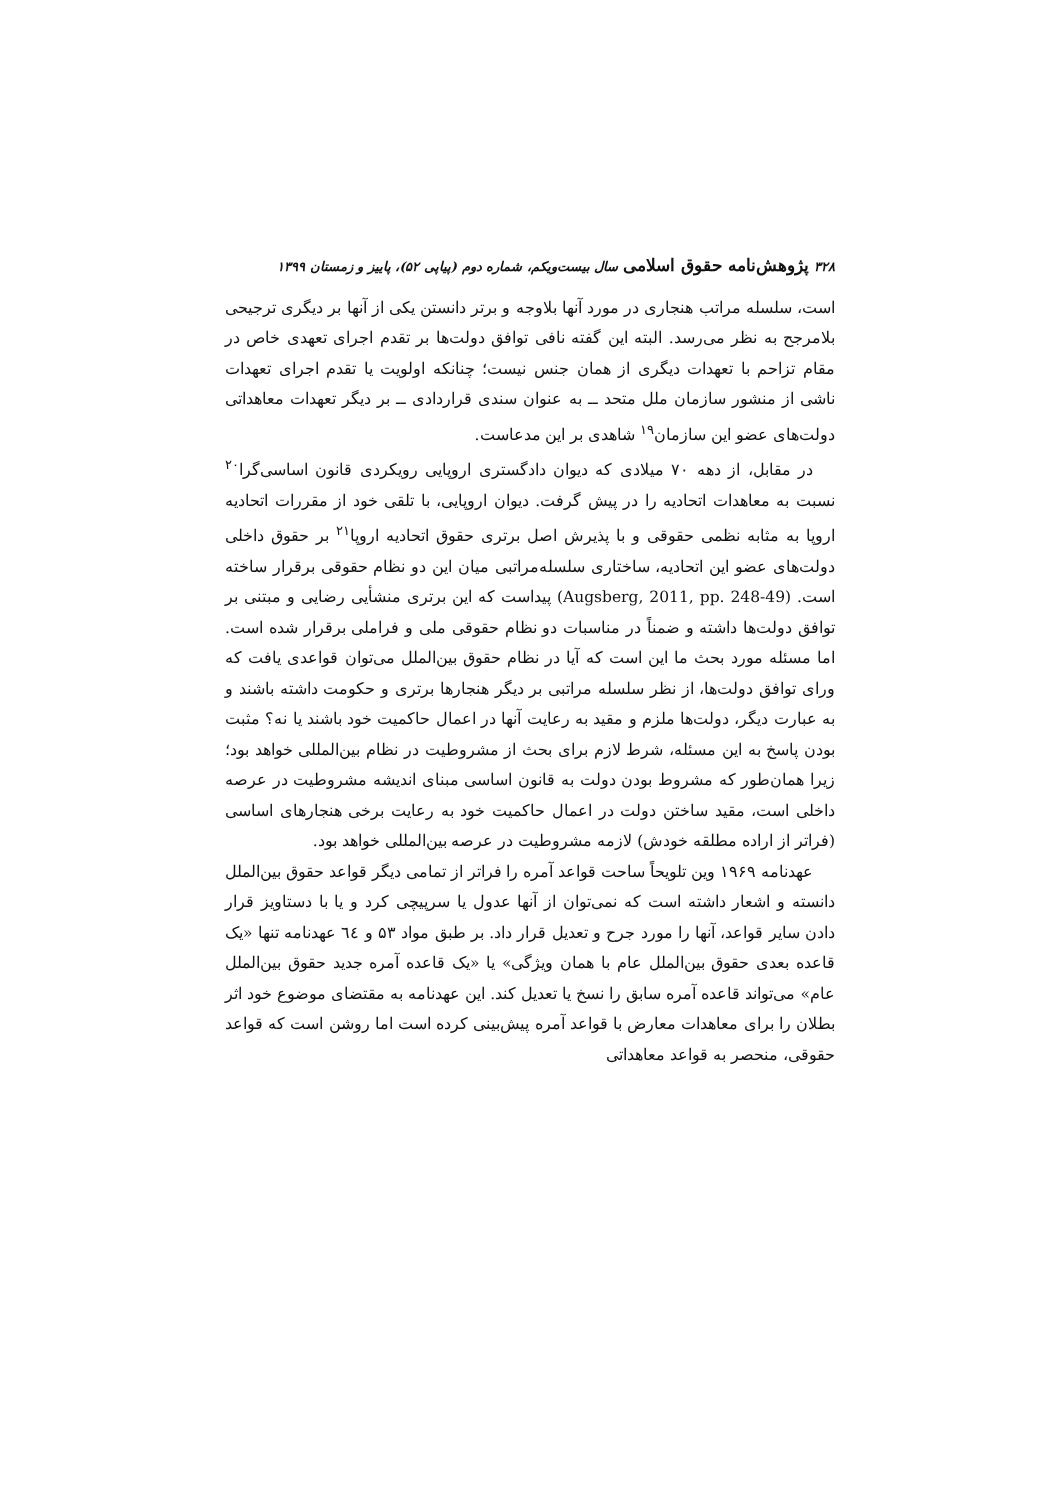۳۲۸ پژوهش‌نامه حقوق اسلامی سال بیست‌ویکم، شماره دوم (پیاپی ۵۲)، پاییز و زمستان ۱۳۹۹
است، سلسله مراتب هنجاری در مورد آنها بلاوجه و برتر دانستن یکی از آنها بر دیگری ترجیحی بلامرجح به نظر می‌رسد. البته این گفته نافی توافق دولت‌ها بر تقدم اجرای تعهدی خاص در مقام تزاحم با تعهدات دیگری از همان جنس نیست؛ چنانکه اولویت یا تقدم اجرای تعهدات ناشی از منشور سازمان ملل متحد ــ به عنوان سندی قراردادی ــ بر دیگر تعهدات معاهداتی دولت‌های عضو این سازمان<sup>۱۹</sup> شاهدی بر این مدعاست.
در مقابل، از دهه ۷۰ میلادی که دیوان دادگستری اروپایی رویکردی قانون اساسی‌گرا<sup>۲۰</sup> نسبت به معاهدات اتحادیه را در پیش گرفت. دیوان اروپایی، با تلقی خود از مقررات اتحادیه اروپا به مثابه نظمی حقوقی و با پذیرش اصل برتری حقوق اتحادیه اروپا<sup>۲۱</sup> بر حقوق داخلی دولت‌های عضو این اتحادیه، ساختاری سلسله‌مراتبی میان این دو نظام حقوقی برقرار ساخته است. (Augsberg, 2011, pp. 248-49) پیداست که این برتری منشأیی رضایی و مبتنی بر توافق دولت‌ها داشته و ضمناً در مناسبات دو نظام حقوقی ملی و فراملی برقرار شده است. اما مسئله مورد بحث ما این است که آیا در نظام حقوق بین‌الملل می‌توان قواعدی یافت که ورای توافق دولت‌ها، از نظر سلسله مراتبی بر دیگر هنجارها برتری و حکومت داشته باشند و به عبارت دیگر، دولت‌ها ملزم و مقید به رعایت آنها در اعمال حاکمیت خود باشند یا نه؟ مثبت بودن پاسخ به این مسئله، شرط لازم برای بحث از مشروطیت در نظام بین‌المللی خواهد بود؛ زیرا همان‌طور که مشروط بودن دولت به قانون اساسی مبنای اندیشه مشروطیت در عرصه داخلی است، مقید ساختن دولت در اعمال حاکمیت خود به رعایت برخی هنجارهای اساسی (فراتر از اراده مطلقه خودش) لازمه مشروطیت در عرصه بین‌المللی خواهد بود.
عهدنامه ۱۹۶۹ وین تلویحاً ساحت قواعد آمره را فراتر از تمامی دیگر قواعد حقوق بین‌الملل دانسته و اشعار داشته است که نمی‌توان از آنها عدول یا سرپیچی کرد و یا با دستاویز قرار دادن سایر قواعد، آنها را مورد جرح و تعدیل قرار داد. بر طبق مواد ۵۳ و ٦٤ عهدنامه تنها «یک قاعده بعدی حقوق بین‌الملل عام با همان ویژگی» یا «یک قاعده آمره جدید حقوق بین‌الملل عام» می‌تواند قاعده آمره سابق را نسخ یا تعدیل کند. این عهدنامه به مقتضای موضوع خود اثر بطلان را برای معاهدات معارض با قواعد آمره پیش‌بینی کرده است اما روشن است که قواعد حقوقی، منحصر به قواعد معاهداتی